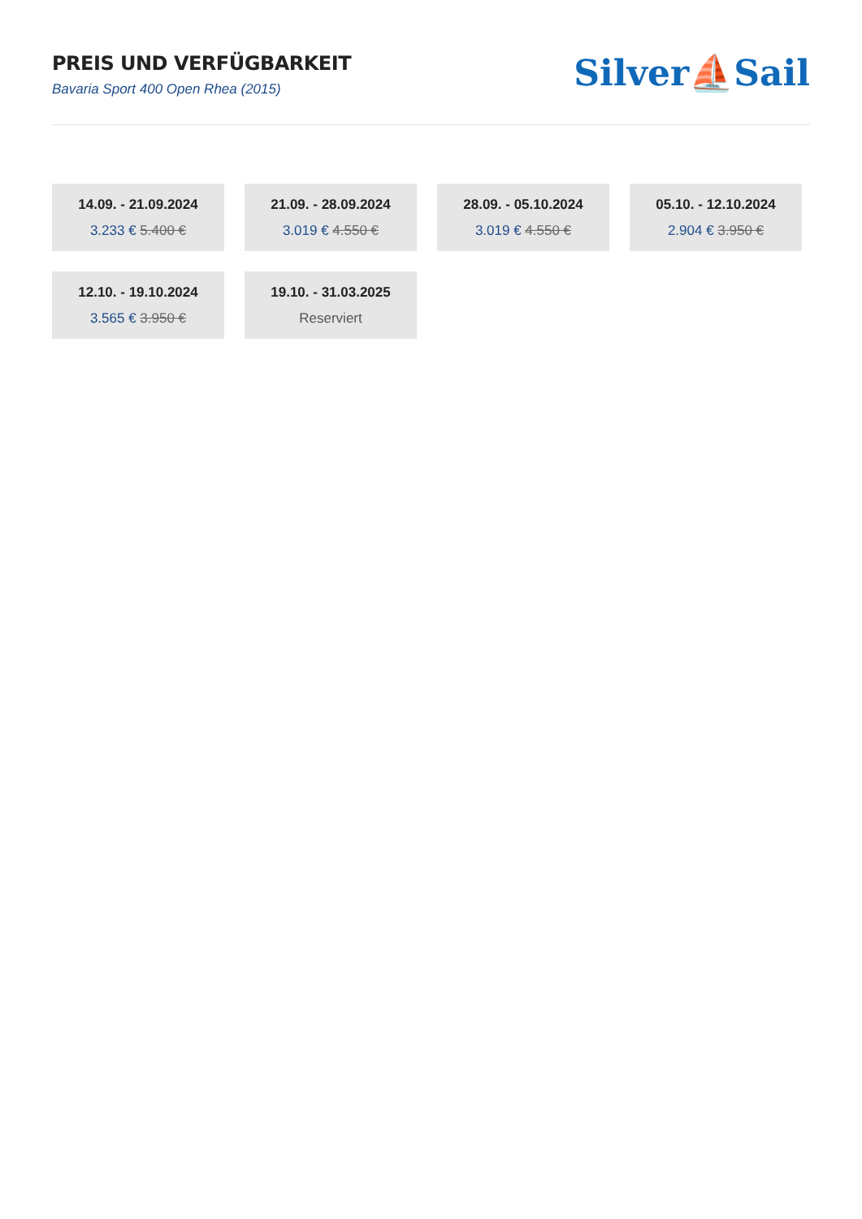PREIS UND VERFÜGBARKEIT
Bavaria Sport 400 Open Rhea (2015)
Silver⛵Sail
14.09. - 21.09.2024
3.233 € 5.400 €
21.09. - 28.09.2024
3.019 € 4.550 €
28.09. - 05.10.2024
3.019 € 4.550 €
05.10. - 12.10.2024
2.904 € 3.950 €
12.10. - 19.10.2024
3.565 € 3.950 €
19.10. - 31.03.2025
Reserviert